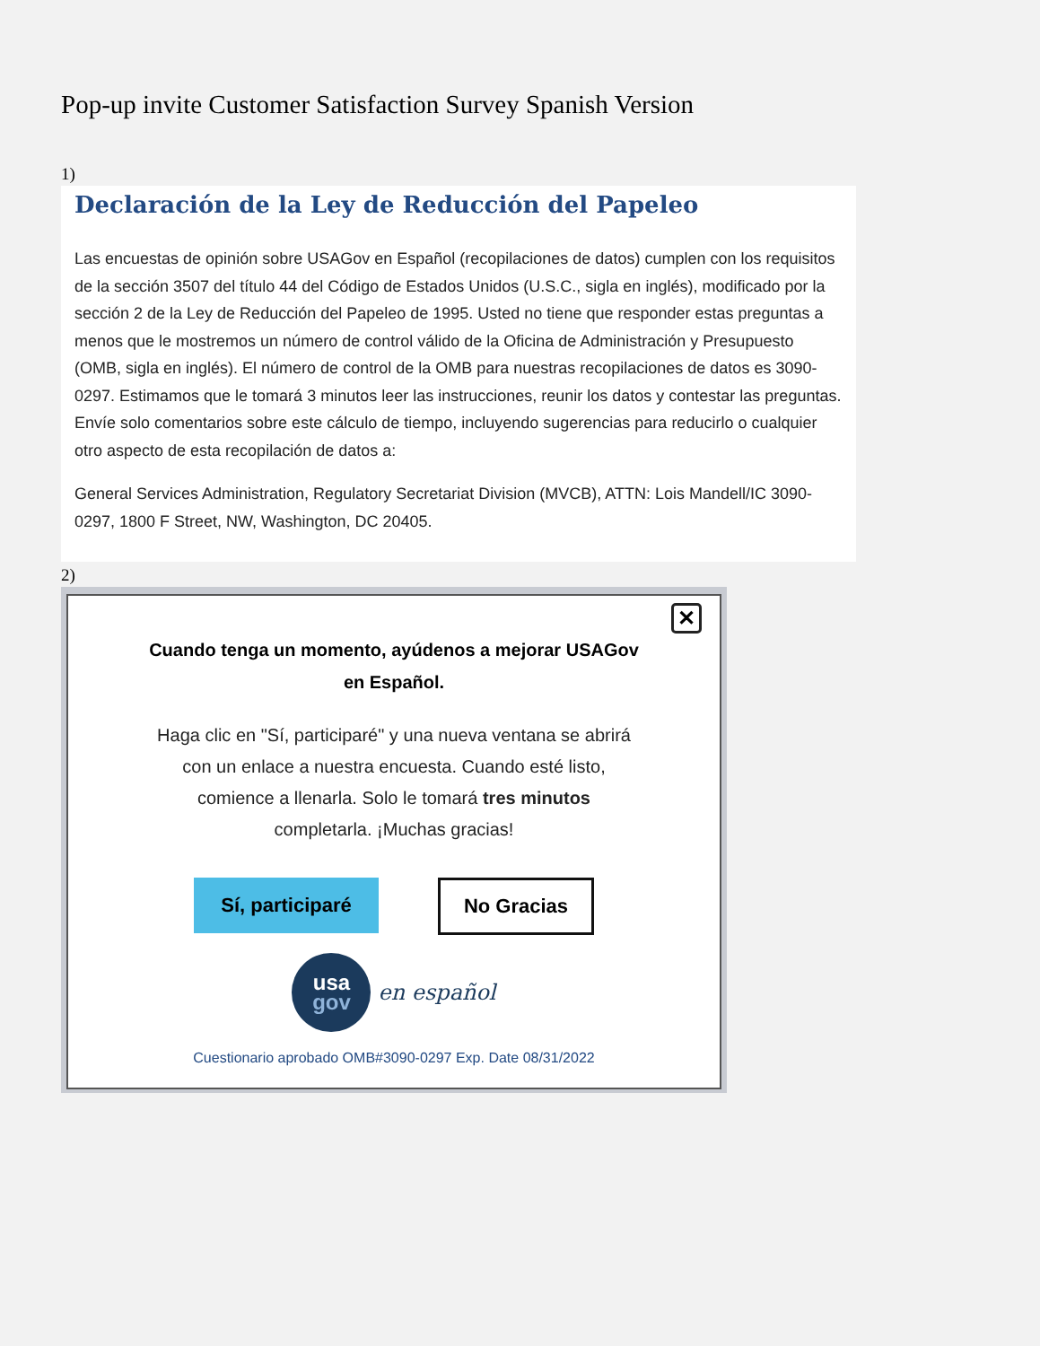Pop-up invite Customer Satisfaction Survey Spanish Version
1)
Declaración de la Ley de Reducción del Papeleo
Las encuestas de opinión sobre USAGov en Español (recopilaciones de datos) cumplen con los requisitos de la sección 3507 del título 44 del Código de Estados Unidos (U.S.C., sigla en inglés), modificado por la sección 2 de la Ley de Reducción del Papeleo de 1995. Usted no tiene que responder estas preguntas a menos que le mostremos un número de control válido de la Oficina de Administración y Presupuesto (OMB, sigla en inglés). El número de control de la OMB para nuestras recopilaciones de datos es 3090-0297. Estimamos que le tomará 3 minutos leer las instrucciones, reunir los datos y contestar las preguntas. Envíe solo comentarios sobre este cálculo de tiempo, incluyendo sugerencias para reducirlo o cualquier otro aspecto de esta recopilación de datos a:
General Services Administration, Regulatory Secretariat Division (MVCB), ATTN: Lois Mandell/IC 3090-0297, 1800 F Street, NW, Washington, DC 20405.
2)
✕
Cuando tenga un momento, ayúdenos a mejorar USAGov en Español.
Haga clic en "Sí, participaré" y una nueva ventana se abrirá con un enlace a nuestra encuesta. Cuando esté listo, comience a llenarla. Solo le tomará tres minutos completarla. ¡Muchas gracias!
Sí, participaré
No Gracias
usa
gov
en español
Cuestionario aprobado OMB#3090-0297 Exp. Date 08/31/2022